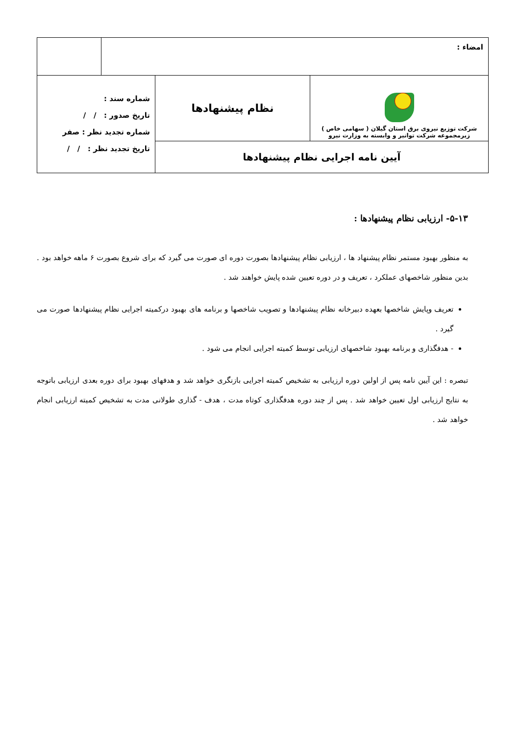| امضاء : | |
| شرکت توزیع نیروی برق استان گیلان ( سهامی خاص ) زیرمجموعه شرکت توانیر و وابسته به وزارت نیرو | نظام پیشنهادها | شماره سند : تاریخ صدور : / / شماره تجدید نظر : صفر تاریخ تجدید نظر : / / |
| آیین نامه اجرایی نظام پیشنهادها | | |
۵-۱۳- ارزیابی نظام پیشنهادها :
به منظور بهبود مستمر نظام پیشنهاد ها ، ارزیابی نظام پیشنهادها بصورت دوره ای صورت می گیرد که برای شروع بصورت ۶ ماهه خواهد بود . بدین منظور شاخصهای عملکرد ، تعریف و در دوره تعیین شده پایش خواهند شد .
تعریف وپایش شاخصها بعهده دبیرخانه نظام پیشنهادها و تصویب شاخصها و برنامه های بهبود درکمیته اجرایی نظام پیشنهادها صورت می گیرد .
- هدفگذاری و برنامه بهبود شاخصهای ارزیابی توسط کمیته اجرایی انجام می شود .
تبصره : این آیین نامه پس از اولین دوره ارزیابی به تشخیص کمیته اجرایی بازنگری خواهد شد و هدفهای بهبود برای دوره بعدی ارزیابی باتوجه به نتایج ارزیابی اول تعیین خواهد شد . پس از چند دوره هدفگذاری کوتاه مدت ، هدف - گذاری طولانی مدت به تشخیص کمیته ارزیابی انجام خواهد شد .